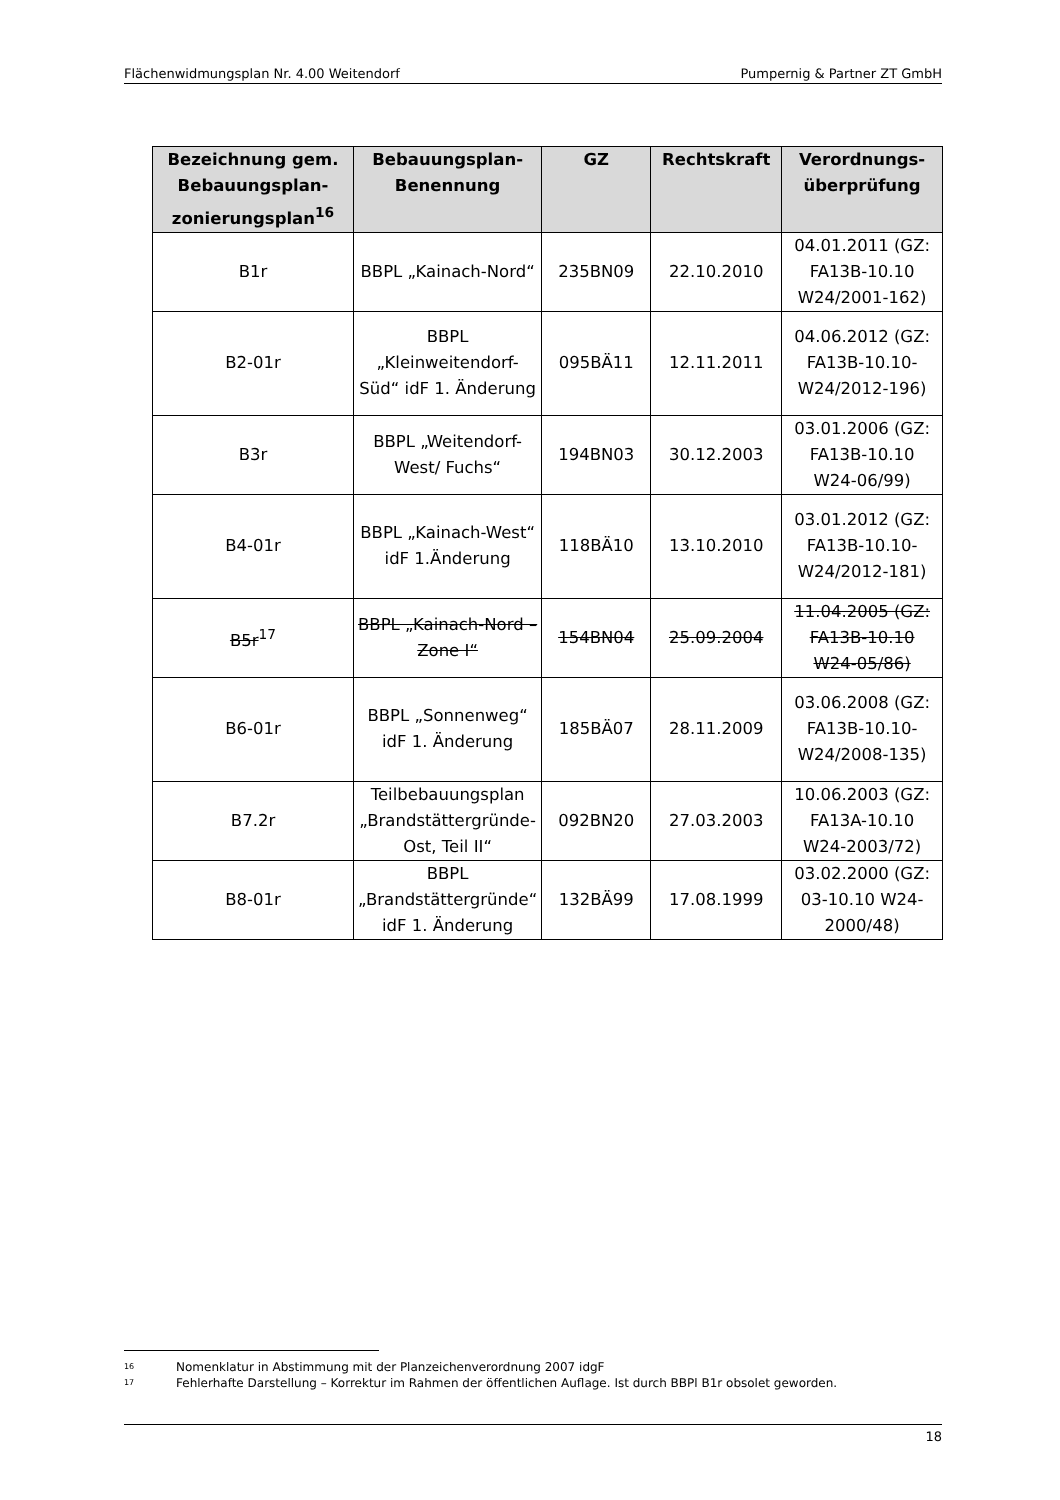Flächenwidmungsplan Nr. 4.00 Weitendorf Pumpernig & Partner ZT GmbH
| Bezeichnung gem. Bebauungsplan-zonierungsplan<sup>16</sup> | Bebauungsplan-Benennung | GZ | Rechtskraft | Verordnungs-überprüfung |
| --- | --- | --- | --- | --- |
| B1r | BBPL „Kainach-Nord“ | 235BN09 | 22.10.2010 | 04.01.2011 (GZ: FA13B-10.10 W24/2001-162) |
| B2-01r | BBPL „Kleinweitendorf-Süd“ idF 1. Änderung | 095BÄ11 | 12.11.2011 | 04.06.2012 (GZ: FA13B-10.10-W24/2012-196) |
| B3r | BBPL „Weitendorf-West/ Fuchs“ | 194BN03 | 30.12.2003 | 03.01.2006 (GZ: FA13B-10.10 W24-06/99) |
| B4-01r | BBPL „Kainach-West“ idF 1.Änderung | 118BÄ10 | 13.10.2010 | 03.01.2012 (GZ: FA13B-10.10-W24/2012-181) |
| B5r<sup>17</sup> | BBPL „Kainach-Nord – Zone I“ | 154BN04 | 25.09.2004 | 11.04.2005 (GZ: FA13B-10.10 W24-05/86) |
| B6-01r | BBPL „Sonnenweg“ idF 1. Änderung | 185BÄ07 | 28.11.2009 | 03.06.2008 (GZ: FA13B-10.10-W24/2008-135) |
| B7.2r | Teilbebauungsplan „Brandstättergründe-Ost, Teil II“ | 092BN20 | 27.03.2003 | 10.06.2003 (GZ: FA13A-10.10 W24-2003/72) |
| B8-01r | BBPL „Brandstättergründe“ idF 1. Änderung | 132BÄ99 | 17.08.1999 | 03.02.2000 (GZ: 03-10.10 W24-2000/48) |
<sup>16</sup> Nomenklatur in Abstimmung mit der Planzeichenverordnung 2007 idgF
<sup>17</sup> Fehlerhafte Darstellung – Korrektur im Rahmen der öffentlichen Auflage. Ist durch BBPl B1r obsolet geworden.
18